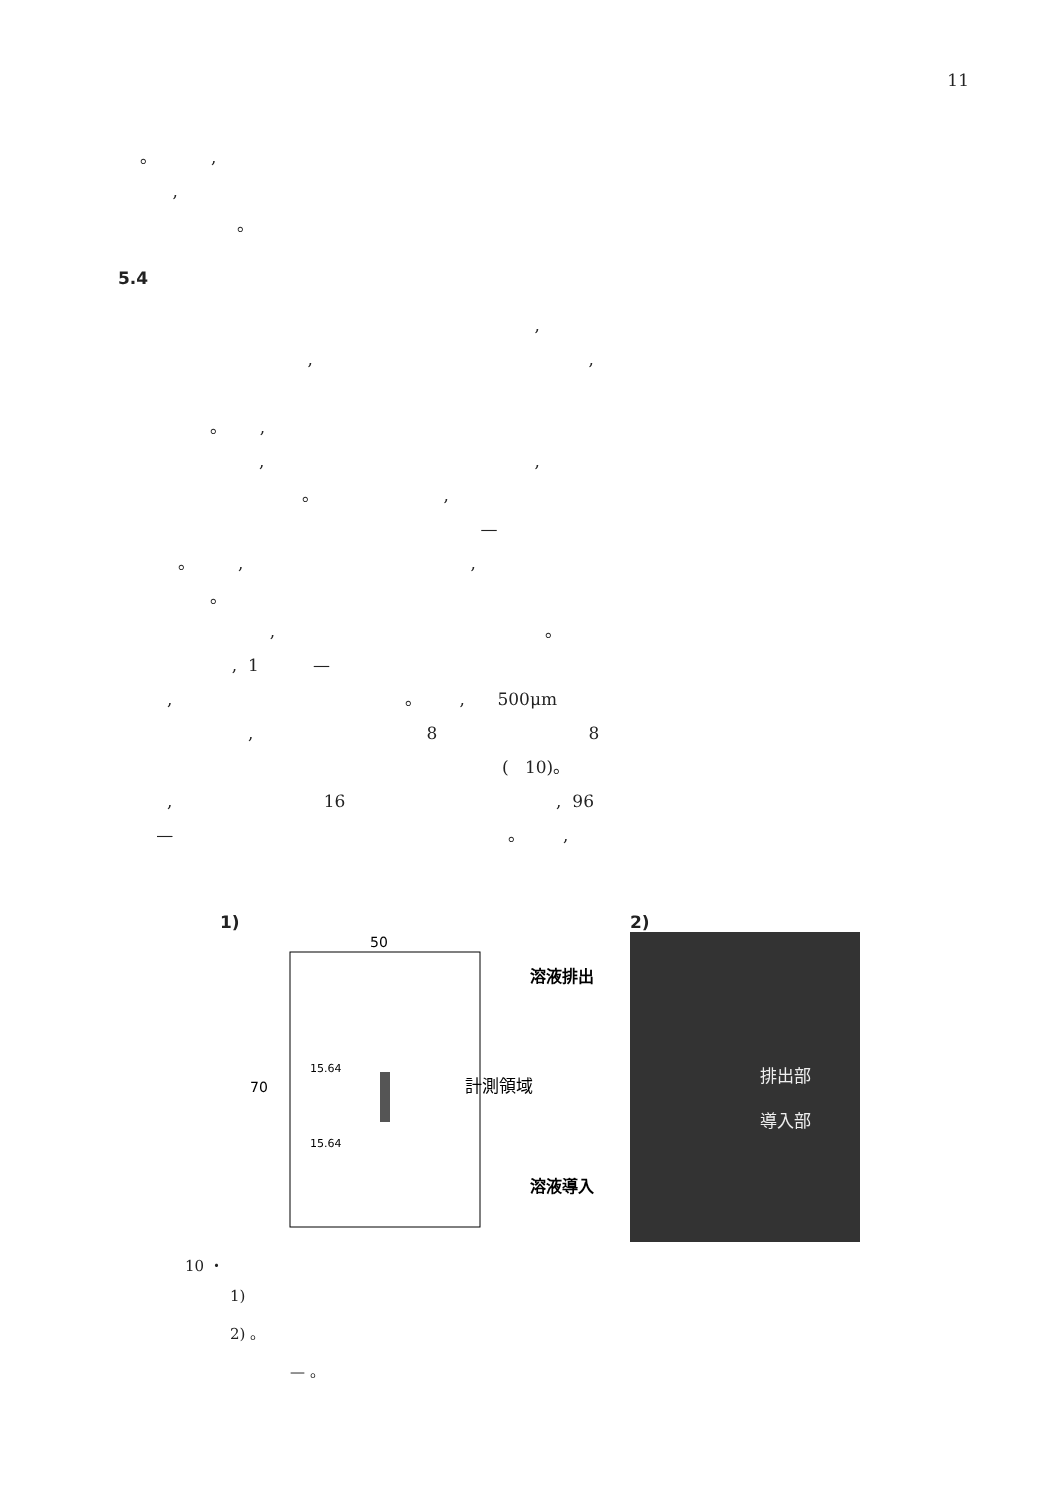11
。 ,
,
。
5.4
,
, ,
。 ,
, ,
。 ,
—
。 , ,
。
, 。
, 1 —
, 。 , 500μm
, 8 8
( 10)。
, 16 , 96
— 。 ,
1)
50
70
15.64
15.64
計測領域
溶液排出
溶液導入
2)
排出部
導入部
10 ・
1)
2) 。
— 。